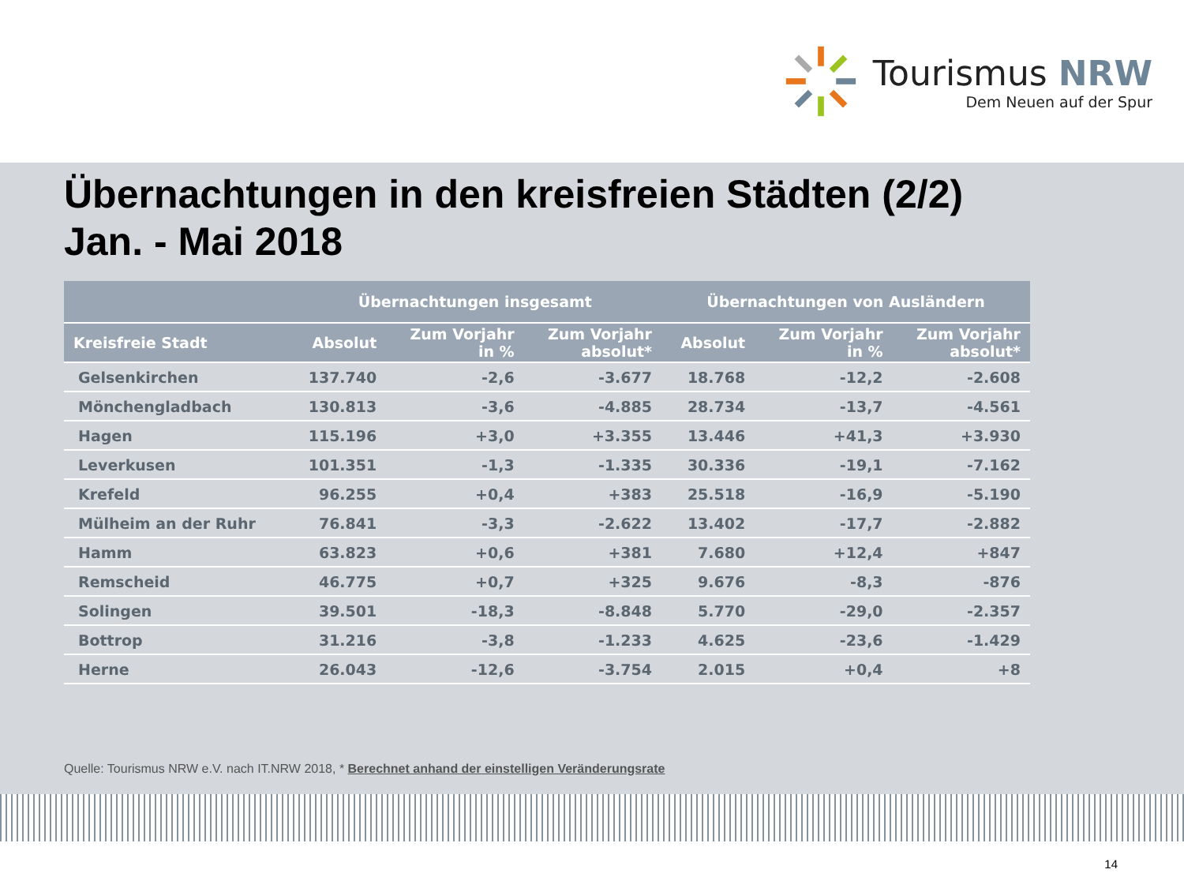Tourismus NRW
Dem Neuen auf der Spur
Übernachtungen in den kreisfreien Städten (2/2)
Jan. - Mai 2018
| | Übernachtungen insgesamt | | | Übernachtungen von Ausländern | | |
| --- | --- | --- | --- | --- | --- | --- |
| Kreisfreie Stadt | Absolut | Zum Vorjahr in % | Zum Vorjahr absolut* | Absolut | Zum Vorjahr in % | Zum Vorjahr absolut* |
| Gelsenkirchen | 137.740 | -2,6 | -3.677 | 18.768 | -12,2 | -2.608 |
| Mönchengladbach | 130.813 | -3,6 | -4.885 | 28.734 | -13,7 | -4.561 |
| Hagen | 115.196 | +3,0 | +3.355 | 13.446 | +41,3 | +3.930 |
| Leverkusen | 101.351 | -1,3 | -1.335 | 30.336 | -19,1 | -7.162 |
| Krefeld | 96.255 | +0,4 | +383 | 25.518 | -16,9 | -5.190 |
| Mülheim an der Ruhr | 76.841 | -3,3 | -2.622 | 13.402 | -17,7 | -2.882 |
| Hamm | 63.823 | +0,6 | +381 | 7.680 | +12,4 | +847 |
| Remscheid | 46.775 | +0,7 | +325 | 9.676 | -8,3 | -876 |
| Solingen | 39.501 | -18,3 | -8.848 | 5.770 | -29,0 | -2.357 |
| Bottrop | 31.216 | -3,8 | -1.233 | 4.625 | -23,6 | -1.429 |
| Herne | 26.043 | -12,6 | -3.754 | 2.015 | +0,4 | +8 |
Quelle: Tourismus NRW e.V. nach IT.NRW 2018, * Berechnet anhand der einstelligen Veränderungsrate
14